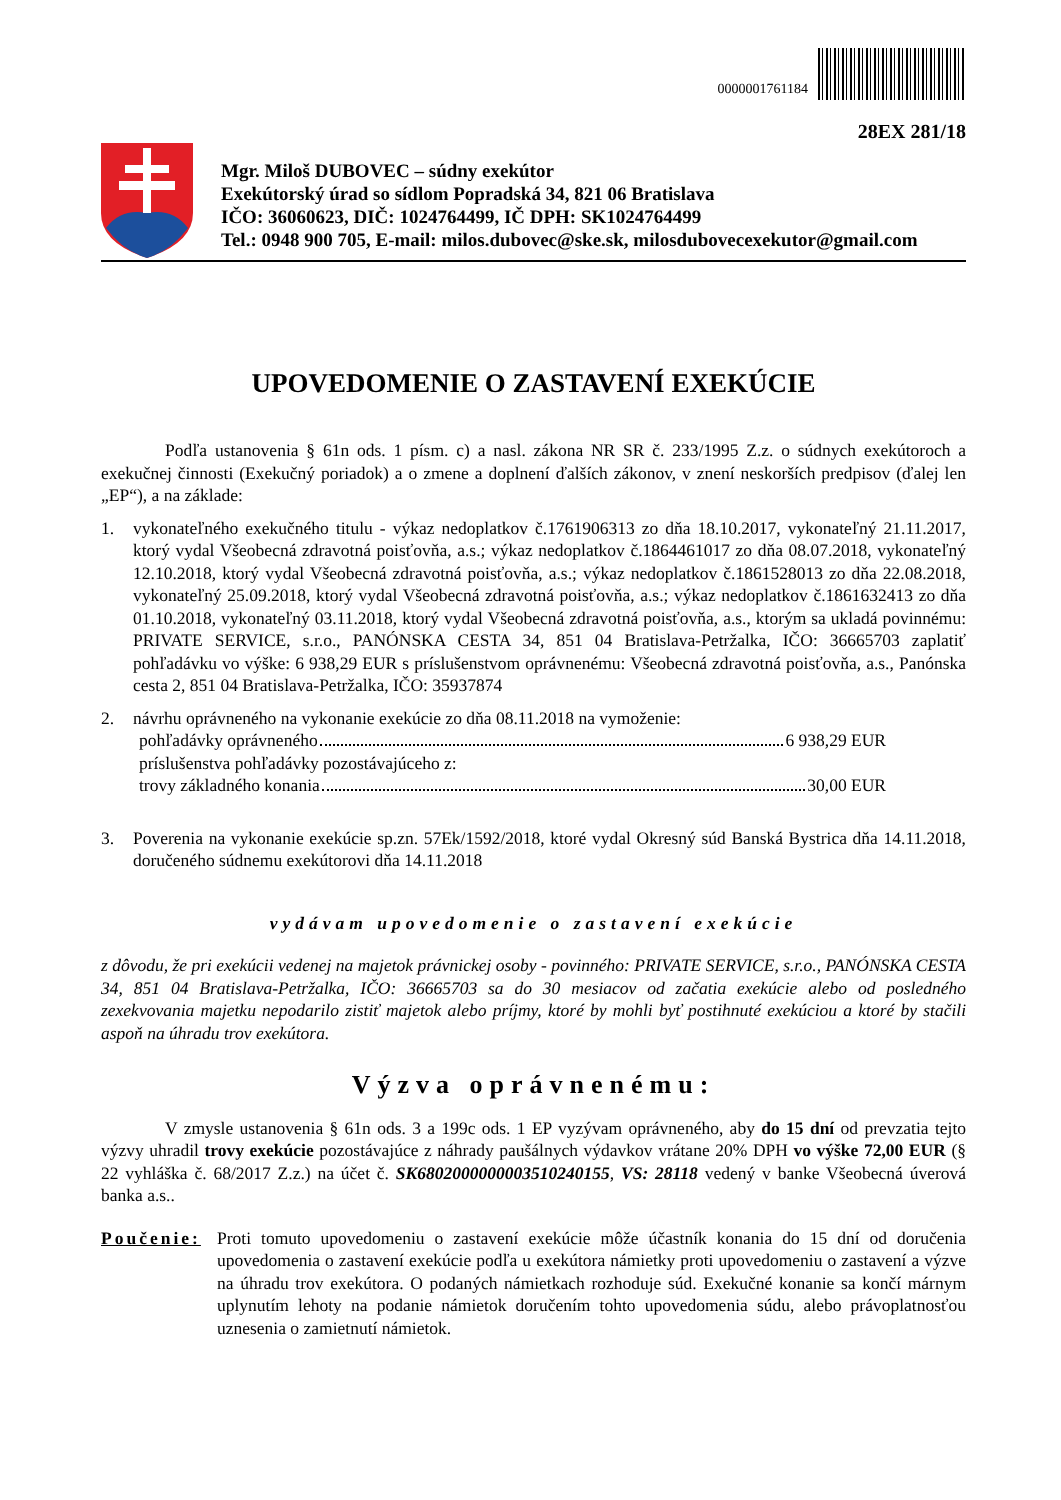0000001761184
28EX 281/18
Mgr. Miloš DUBOVEC – súdny exekútor
Exekútorský úrad so sídlom Popradská 34, 821 06 Bratislava
IČO: 36060623, DIČ: 1024764499, IČ DPH: SK1024764499
Tel.: 0948 900 705, E-mail: milos.dubovec@ske.sk, milosdubovecexekutor@gmail.com
UPOVEDOMENIE O ZASTAVENÍ EXEKÚCIE
Podľa ustanovenia § 61n ods. 1 písm. c) a nasl. zákona NR SR č. 233/1995 Z.z. o súdnych exekútoroch a exekučnej činnosti (Exekučný poriadok) a o zmene a doplnení ďalších zákonov, v znení neskorších predpisov (ďalej len „EP“), a na základe:
1. vykonateľného exekučného titulu - výkaz nedoplatkov č.1761906313 zo dňa 18.10.2017, vykonateľný 21.11.2017, ktorý vydal Všeobecná zdravotná poisťovňa, a.s.; výkaz nedoplatkov č.1864461017 zo dňa 08.07.2018, vykonateľný 12.10.2018, ktorý vydal Všeobecná zdravotná poisťovňa, a.s.; výkaz nedoplatkov č.1861528013 zo dňa 22.08.2018, vykonateľný 25.09.2018, ktorý vydal Všeobecná zdravotná poisťovňa, a.s.; výkaz nedoplatkov č.1861632413 zo dňa 01.10.2018, vykonateľný 03.11.2018, ktorý vydal Všeobecná zdravotná poisťovňa, a.s., ktorým sa ukladá povinnému: PRIVATE SERVICE, s.r.o., PANÓNSKA CESTA 34, 851 04 Bratislava-Petržalka, IČO: 36665703 zaplatiť pohľadávku vo výške: 6 938,29 EUR s príslušenstvom oprávnenému: Všeobecná zdravotná poisťovňa, a.s., Panónska cesta 2, 851 04 Bratislava-Petržalka, IČO: 35937874
2. návrhu oprávneného na vykonanie exekúcie zo dňa 08.11.2018 na vymoženie:
pohľadávky oprávneného 6 938,29 EUR
príslušenstva pohľadávky pozostávajúceho z:
trovy základného konania 30,00 EUR
3. Poverenia na vykonanie exekúcie sp.zn. 57Ek/1592/2018, ktoré vydal Okresný súd Banská Bystrica dňa 14.11.2018, doručeného súdnemu exekútorovi dňa 14.11.2018
vydávam upovedomenie o zastavení exekúcie
z dôvodu, že pri exekúcii vedenej na majetok právnickej osoby - povinného: PRIVATE SERVICE, s.r.o., PANÓNSKA CESTA 34, 851 04 Bratislava-Petržalka, IČO: 36665703 sa do 30 mesiacov od začatia exekúcie alebo od posledného zexekvovania majetku nepodarilo zistiť majetok alebo príjmy, ktoré by mohli byť postihnuté exekúciou a ktoré by stačili aspoň na úhradu trov exekútora.
Výzva oprávnenému:
V zmysle ustanovenia § 61n ods. 3 a 199c ods. 1 EP vyzývam oprávneného, aby do 15 dní od prevzatia tejto výzvy uhradil trovy exekúcie pozostávajúce z náhrady paušálnych výdavkov vrátane 20% DPH vo výške 72,00 EUR (§ 22 vyhláška č. 68/2017 Z.z.) na účet č. SK6802000000003510240155, VS: 28118 vedený v banke Všeobecná úverová banka a.s..
Poučenie: Proti tomuto upovedomeniu o zastavení exekúcie môže účastník konania do 15 dní od doručenia upovedomenia o zastavení exekúcie podľa u exekútora námietky proti upovedomeniu o zastavení a výzve na úhradu trov exekútora. O podaných námietkach rozhoduje súd. Exekučné konanie sa končí márnym uplynutím lehoty na podanie námietok doručením tohto upovedomenia súdu, alebo právoplatnosťou uznesenia o zamietnutí námietok.